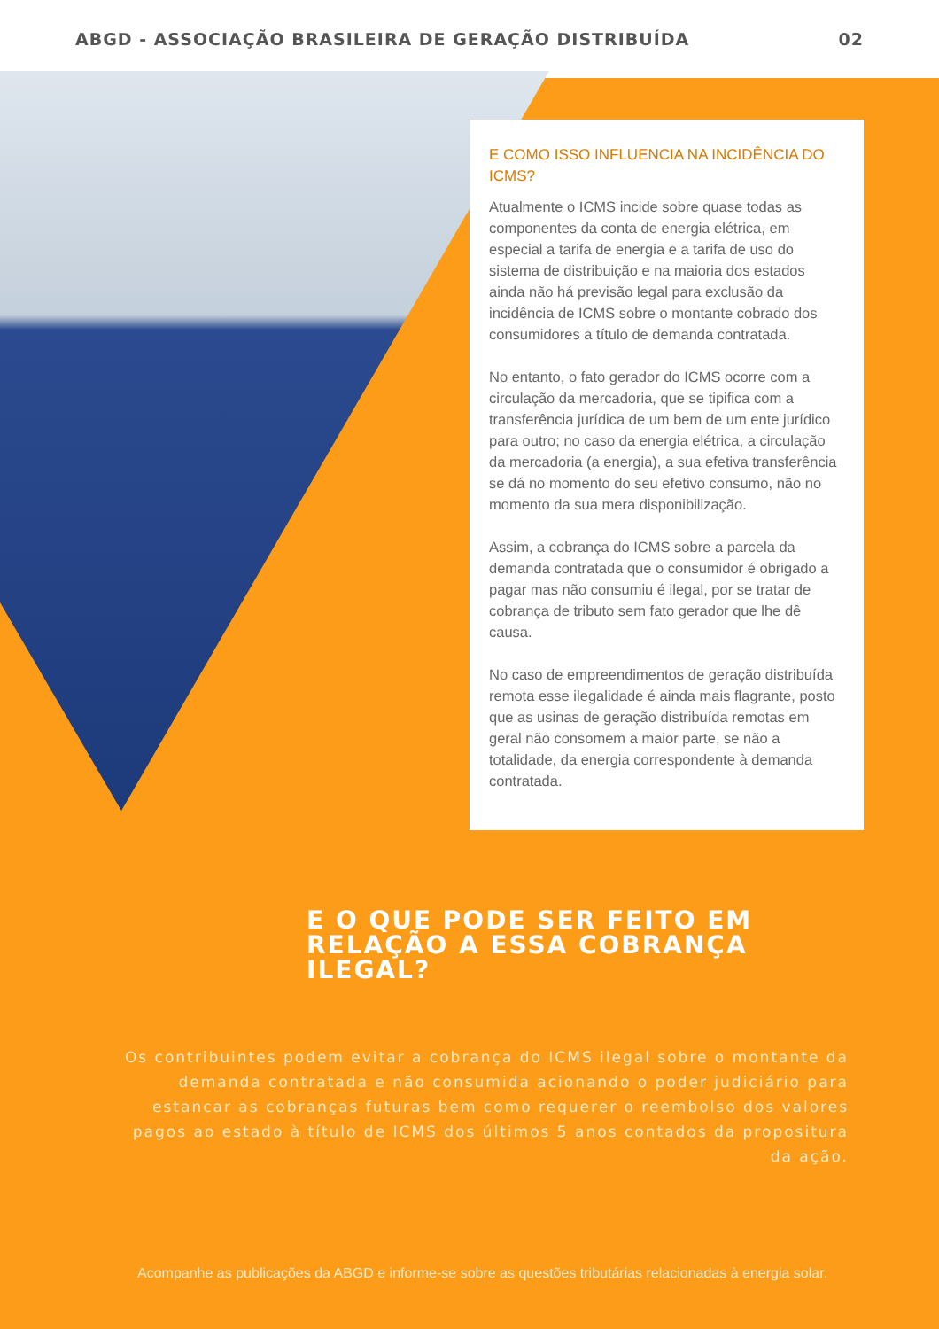ABGD - ASSOCIAÇÃO BRASILEIRA DE GERAÇÃO DISTRIBUÍDA 02
E COMO ISSO INFLUENCIA NA INCIDÊNCIA DO ICMS?
Atualmente o ICMS incide sobre quase todas as componentes da conta de energia elétrica, em especial a tarifa de energia e a tarifa de uso do sistema de distribuição e na maioria dos estados ainda não há previsão legal para exclusão da incidência de ICMS sobre o montante cobrado dos consumidores a título de demanda contratada.
No entanto, o fato gerador do ICMS ocorre com a circulação da mercadoria, que se tipifica com a transferência jurídica de um bem de um ente jurídico para outro; no caso da energia elétrica, a circulação da mercadoria (a energia), a sua efetiva transferência se dá no momento do seu efetivo consumo, não no momento da sua mera disponibilização.
Assim, a cobrança do ICMS sobre a parcela da demanda contratada que o consumidor é obrigado a pagar mas não consumiu é ilegal, por se tratar de cobrança de tributo sem fato gerador que lhe dê causa.
No caso de empreendimentos de geração distribuída remota esse ilegalidade é ainda mais flagrante, posto que as usinas de geração distribuída remotas em geral não consomem a maior parte, se não a totalidade, da energia correspondente à demanda contratada.
E O QUE PODE SER FEITO EM RELAÇÃO A ESSA COBRANÇA ILEGAL?
Os contribuintes podem evitar a cobrança do ICMS ilegal sobre o montante da demanda contratada e não consumida acionando o poder judiciário para estancar as cobranças futuras bem como requerer o reembolso dos valores pagos ao estado à título de ICMS dos últimos 5 anos contados da propositura da ação.
Acompanhe as publicações da ABGD e informe-se sobre as questões tributárias relacionadas à energia solar.